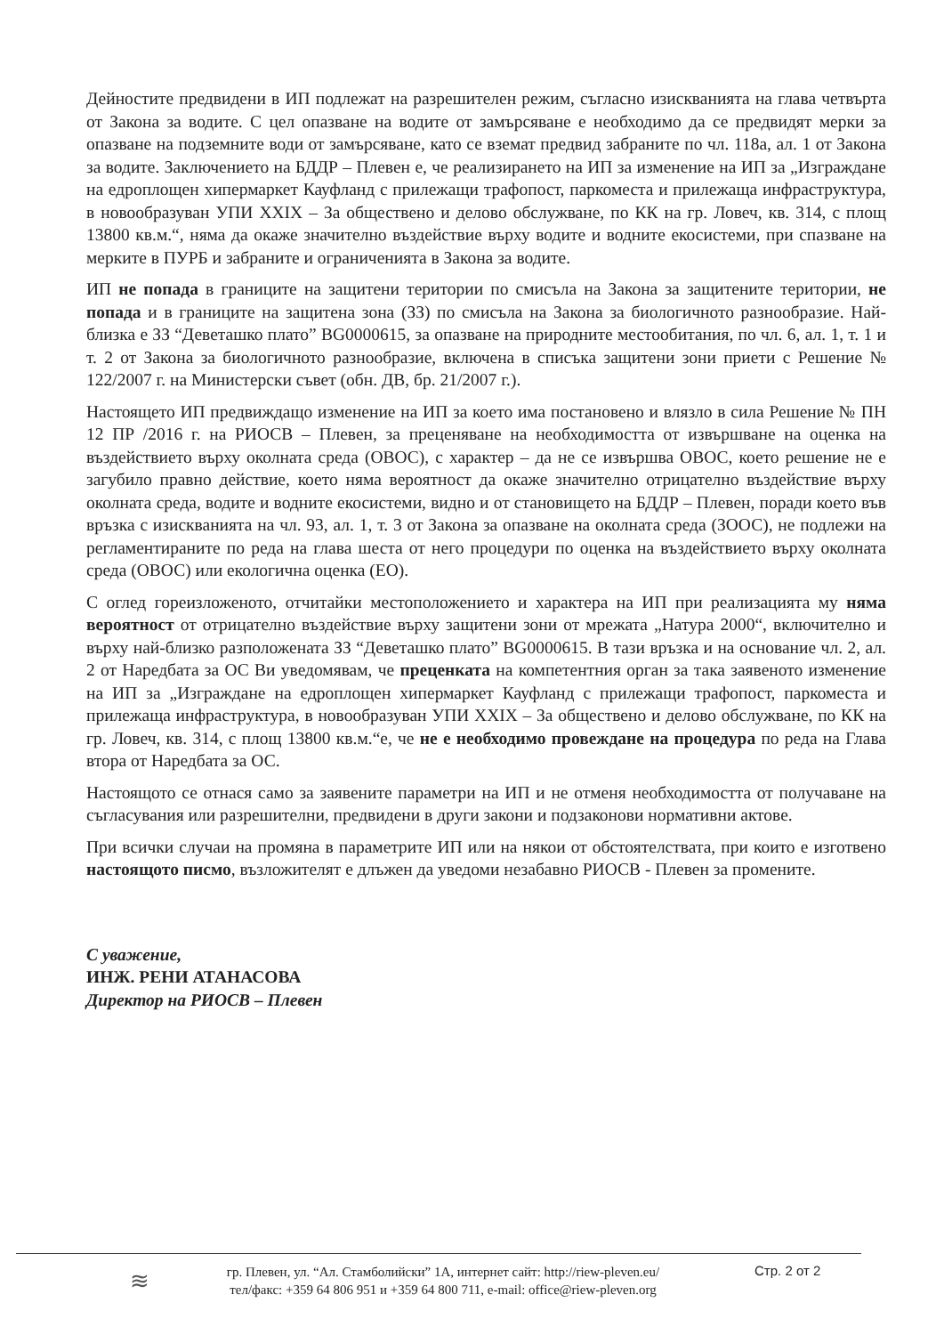Дейностите предвидени в ИП подлежат на разрешителен режим, съгласно изискванията на глава четвърта от Закона за водите. С цел опазване на водите от замърсяване е необходимо да се предвидят мерки за опазване на подземните води от замърсяване, като се вземат предвид забраните по чл. 118а, ал. 1 от Закона за водите. Заключението на БДДР – Плевен е, че реализирането на ИП за изменение на ИП за „Изграждане на едроплощен хипермаркет Кауфланд с прилежащи трафопост, паркоместа и прилежаща инфраструктура, в новообразуван УПИ XXIX – За обществено и делово обслужване, по КК на гр. Ловеч, кв. 314, с площ 13800 кв.м.“, няма да окаже значително въздействие върху водите и водните екосистеми, при спазване на мерките в ПУРБ и забраните и ограниченията в Закона за водите.
ИП не попада в границите на защитени територии по смисъла на Закона за защитените територии, не попада и в границите на защитена зона (ЗЗ) по смисъла на Закона за биологичното разнообразие. Най-близка е ЗЗ “Деветашко плато” BG0000615, за опазване на природните местообитания, по чл. 6, ал. 1, т. 1 и т. 2 от Закона за биологичното разнообразие, включена в списъка защитени зони приети с Решение № 122/2007 г. на Министерски съвет (обн. ДВ, бр. 21/2007 г.).
Настоящето ИП предвиждащо изменение на ИП за което има постановено и влязло в сила Решение № ПН 12 ПР /2016 г. на РИОСВ – Плевен, за преценяване на необходимостта от извършване на оценка на въздействието върху околната среда (ОВОС), с характер – да не се извършва ОВОС, което решение не е загубило правно действие, което няма вероятност да окаже значително отрицателно въздействие върху околната среда, водите и водните екосистеми, видно и от становището на БДДР – Плевен, поради което във връзка с изискванията на чл. 93, ал. 1, т. 3 от Закона за опазване на околната среда (ЗООС), не подлежи на регламентираните по реда на глава шеста от него процедури по оценка на въздействието върху околната среда (ОВОС) или екологична оценка (ЕО).
С оглед гореизложеното, отчитайки местоположението и характера на ИП при реализацията му няма вероятност от отрицателно въздействие върху защитени зони от мрежата „Натура 2000“, включително и върху най-близко разположената ЗЗ “Деветашко плато” BG0000615. В тази връзка и на основание чл. 2, ал. 2 от Наредбата за ОС Ви уведомявам, че преценката на компетентния орган за така заявеното изменение на ИП за „Изграждане на едроплощен хипермаркет Кауфланд с прилежащи трафопост, паркоместа и прилежаща инфраструктура, в новообразуван УПИ XXIX – За обществено и делово обслужване, по КК на гр. Ловеч, кв. 314, с площ 13800 кв.м.“е, че не е необходимо провеждане на процедура по реда на Глава втора от Наредбата за ОС.
Настоящото се отнася само за заявените параметри на ИП и не отменя необходимостта от получаване на съгласувания или разрешителни, предвидени в други закони и подзаконови нормативни актове.
При всички случаи на промяна в параметрите ИП или на някои от обстоятелствата, при които е изготвено настоящото писмо, възложителят е длъжен да уведоми незабавно РИОСВ - Плевен за промените.
С уважение,
ИНЖ. РЕНИ АТАНАСОВА
Директор на РИОСВ – Плевен
≋
гр. Плевен, ул. “Ал. Стамболийски” 1А, интернет сайт: http://riew-pleven.eu/
тел/факс: +359 64 806 951 и +359 64 800 711, e-mail: office@riew-pleven.org
Стр. 2 от 2